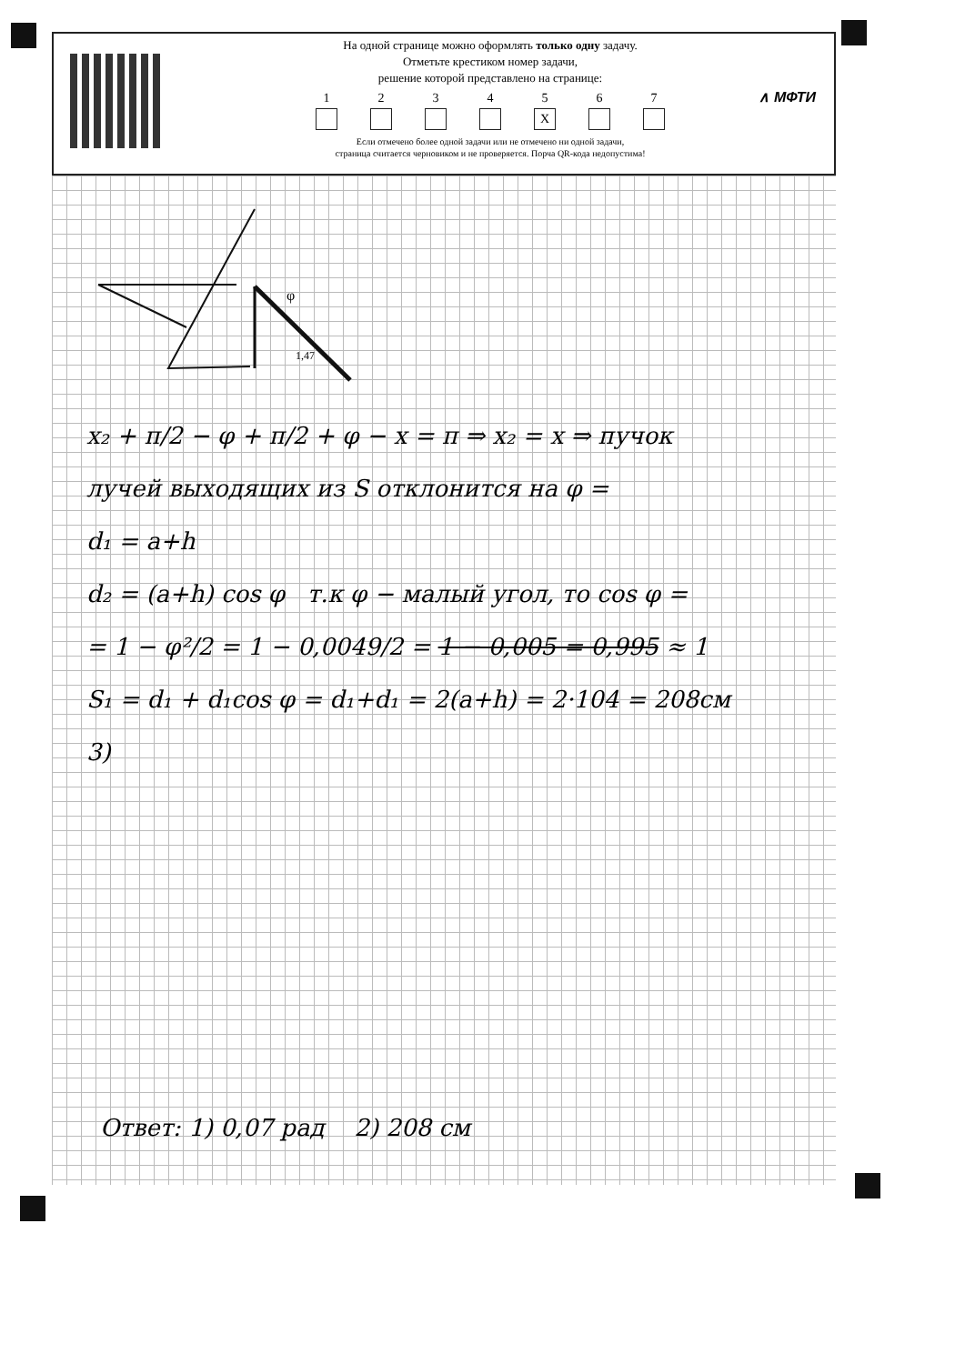На одной странице можно оформлять только одну задачу.
Отметьте крестиком номер задачи,
решение которой представлено на странице:
1 2 3 4 5
X
6 7
Если отмечено более одной задачи или не отмечено ни одной задачи,
страница считается черновиком и не проверяется. Порча QR-кода недопустима!
∧ МФТИ
φ
1,47
x₂ + π/2 − φ + π/2 + φ − x = π ⇒ x₂ = x ⇒ пучок
лучей выходящих из S отклонится на φ =
d₁ = a+h
d₂ = (a+h) cos φ т.к φ − малый угол, то cos φ =
= 1 − φ²/2 = 1 − 0,0049/2 = 1 − 0,005 = 0,995 ≈ 1
S₁ = d₁ + d₁cos φ = d₁+d₁ = 2(a+h) = 2·104 = 208см
3)
Ответ: 1) 0,07 рад 2) 208 см